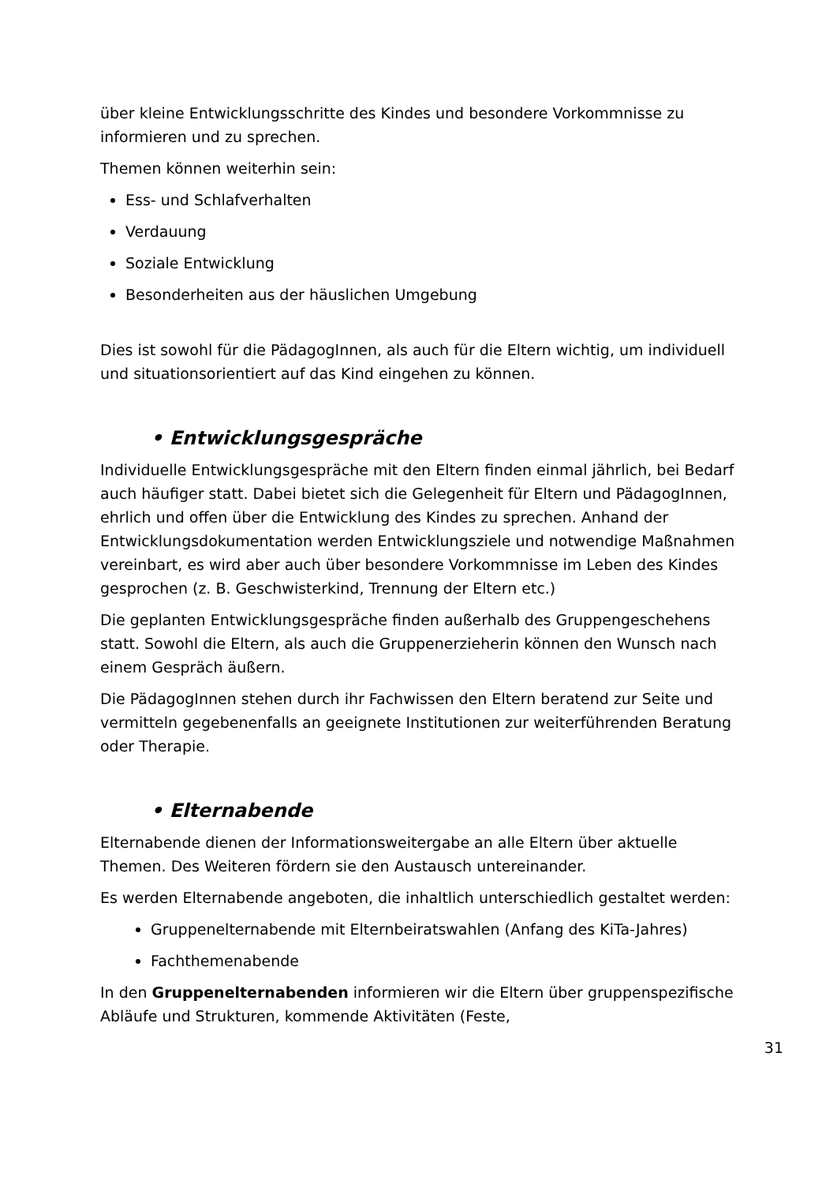über kleine Entwicklungsschritte des Kindes und besondere Vorkommnisse zu informieren und zu sprechen.
Themen können weiterhin sein:
Ess- und Schlafverhalten
Verdauung
Soziale Entwicklung
Besonderheiten aus der häuslichen Umgebung
Dies ist sowohl für die PädagogInnen, als auch für die Eltern wichtig, um individuell und situationsorientiert auf das Kind eingehen zu können.
• Entwicklungsgespräche
Individuelle Entwicklungsgespräche mit den Eltern finden einmal jährlich, bei Bedarf auch häufiger statt. Dabei bietet sich die Gelegenheit für Eltern und PädagogInnen, ehrlich und offen über die Entwicklung des Kindes zu sprechen. Anhand der Entwicklungsdokumentation werden Entwicklungsziele und notwendige Maßnahmen vereinbart, es wird aber auch über besondere Vorkommnisse im Leben des Kindes gesprochen (z. B. Geschwisterkind, Trennung der Eltern etc.)
Die geplanten Entwicklungsgespräche finden außerhalb des Gruppengeschehens statt. Sowohl die Eltern, als auch die Gruppenerzieherin können den Wunsch nach einem Gespräch äußern.
Die PädagogInnen stehen durch ihr Fachwissen den Eltern beratend zur Seite und vermitteln gegebenenfalls an geeignete Institutionen zur weiterführenden Beratung oder Therapie.
• Elternabende
Elternabende dienen der Informationsweitergabe an alle Eltern über aktuelle Themen. Des Weiteren fördern sie den Austausch untereinander.
Es werden Elternabende angeboten, die inhaltlich unterschiedlich gestaltet werden:
Gruppenelternabende mit Elternbeiratswahlen (Anfang des KiTa-Jahres)
Fachthemenabende
In den Gruppenelternabenden informieren wir die Eltern über gruppenspezifische Abläufe und Strukturen, kommende Aktivitäten (Feste,
31